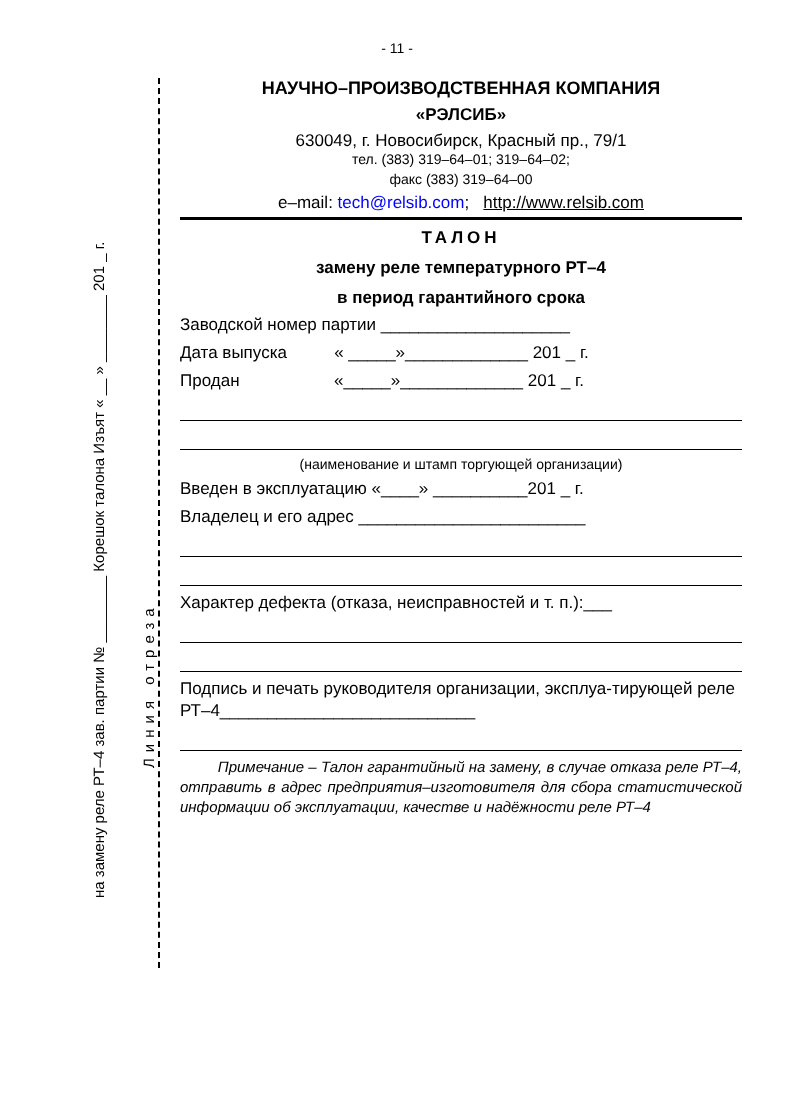- 11 -
на замену реле РТ–4 зав. партии № ________ Корешок талона Изъят « __ » ________ 201 _ г.
Линия отреза
НАУЧНО–ПРОИЗВОДСТВЕННАЯ КОМПАНИЯ
«РЭЛСИБ»
630049, г. Новосибирск, Красный пр., 79/1
тел. (383) 319–64–01; 319–64–02;
факс (383) 319–64–00
e–mail: tech@relsib.com; http://www.relsib.com
ТАЛОН
замену реле температурного РТ–4
в период гарантийного срока
Заводской номер партии ____________________
Дата выпуска « _____»_____________ 201 _ г.
Продан «_____»_____________ 201 _ г.
(наименование и штамп торгующей организации)
Введен в эксплуатацию «____» __________201 _ г.
Владелец и его адрес ________________________
Характер дефекта (отказа, неисправностей и т. п.):___
Подпись и печать руководителя организации, эксплуа-тирующей реле РТ–4___________________________
Примечание – Талон гарантийный на замену, в случае отказа реле РТ–4, отправить в адрес предприятия–изготовителя для сбора статистической информации об эксплуатации, качестве и надёжности реле РТ–4